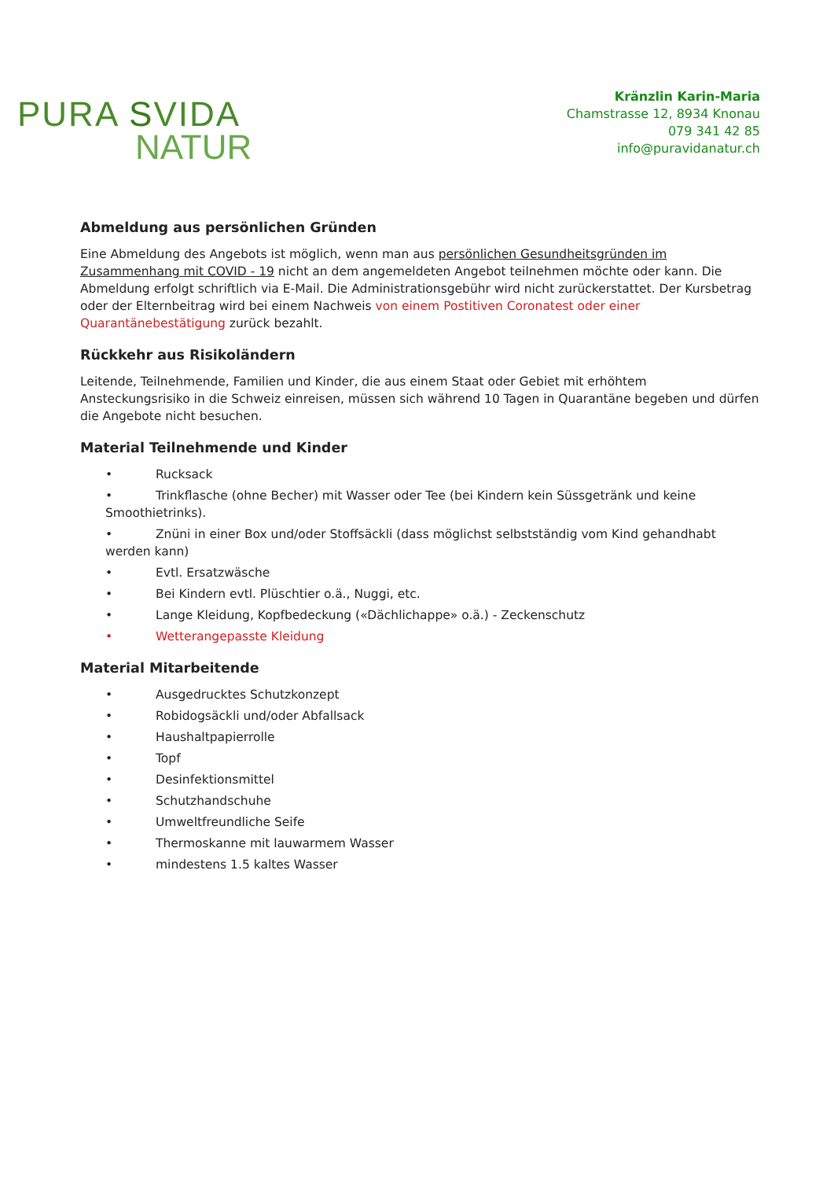PURA SVIDA
NATUR
Kränzlin Karin-Maria
Chamstrasse 12, 8934 Knonau
079 341 42 85
info@puravidanatur.ch
Abmeldung aus persönlichen Gründen
Eine Abmeldung des Angebots ist möglich, wenn man aus persönlichen Gesundheitsgründen im Zusammenhang mit COVID - 19 nicht an dem angemeldeten Angebot teilnehmen möchte oder kann. Die Abmeldung erfolgt schriftlich via E-Mail. Die Administrationsgebühr wird nicht zurückerstattet. Der Kursbetrag oder der Elternbeitrag wird bei einem Nachweis von einem Postitiven Coronatest oder einer Quarantänebestätigung zurück bezahlt.
Rückkehr aus Risikoländern
Leitende, Teilnehmende, Familien und Kinder, die aus einem Staat oder Gebiet mit erhöhtem Ansteckungsrisiko in die Schweiz einreisen, müssen sich während 10 Tagen in Quarantäne begeben und dürfen die Angebote nicht besuchen.
Material Teilnehmende und Kinder
• Rucksack
• Trinkflasche (ohne Becher) mit Wasser oder Tee (bei Kindern kein Süssgetränk und keine Smoothietrinks).
• Znüni in einer Box und/oder Stoffsäckli (dass möglichst selbstständig vom Kind gehandhabt werden kann)
• Evtl. Ersatzwäsche
• Bei Kindern evtl. Plüschtier o.ä., Nuggi, etc.
• Lange Kleidung, Kopfbedeckung («Dächlichappe» o.ä.) - Zeckenschutz
• Wetterangepasste Kleidung
Material Mitarbeitende
• Ausgedrucktes Schutzkonzept
• Robidogsäckli und/oder Abfallsack
• Haushaltpapierrolle
• Topf
• Desinfektionsmittel
• Schutzhandschuhe
• Umweltfreundliche Seife
• Thermoskanne mit lauwarmem Wasser
• mindestens 1.5 kaltes Wasser